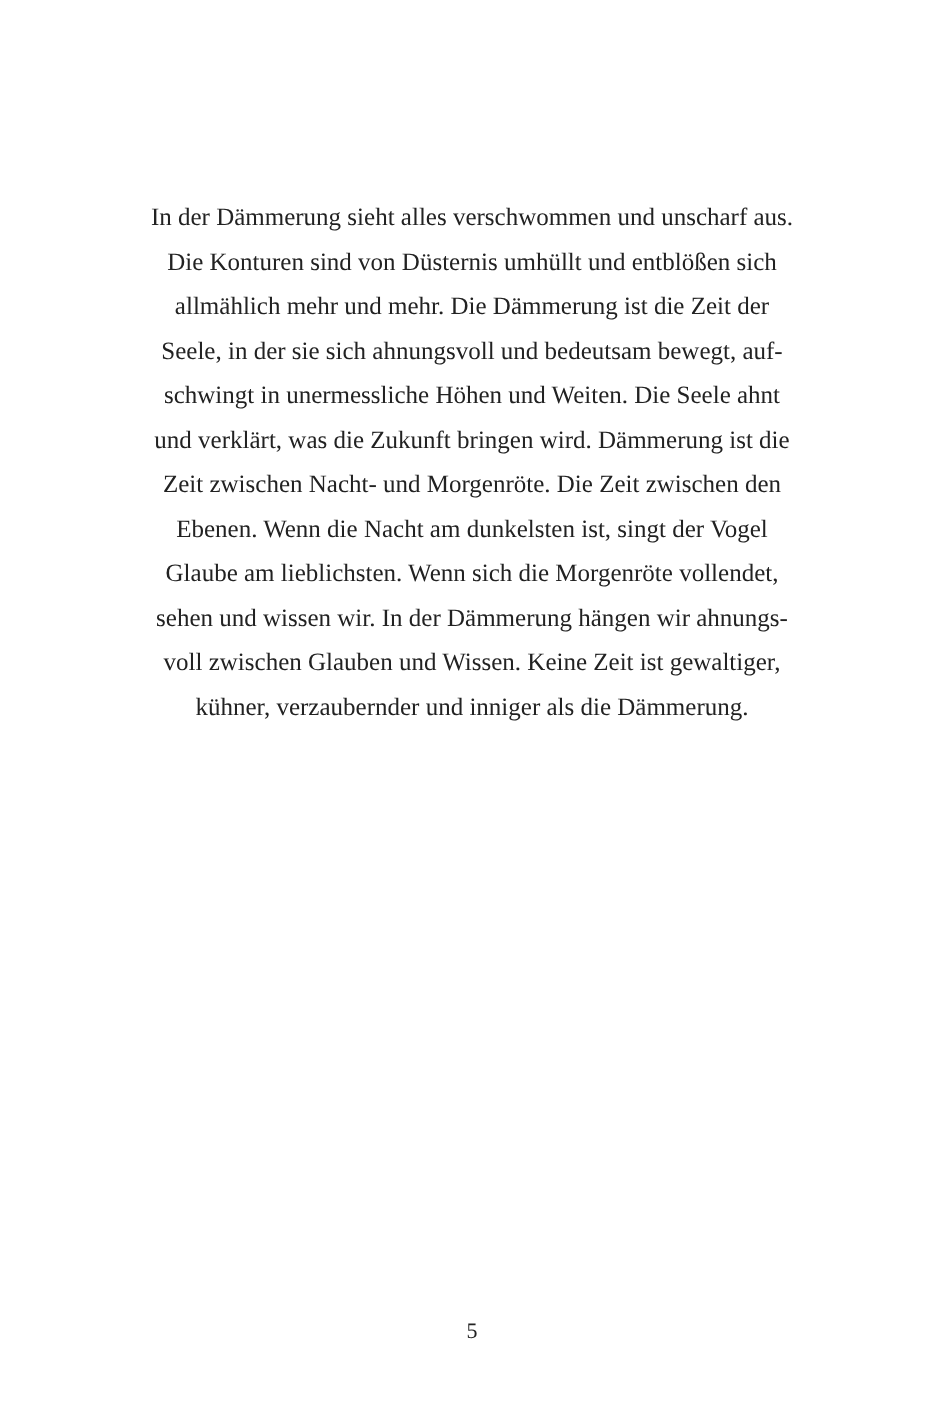In der Dämmerung sieht alles verschwommen und unscharf aus.
Die Konturen sind von Düsternis umhüllt und entblößen sich
allmählich mehr und mehr. Die Dämmerung ist die Zeit der
Seele, in der sie sich ahnungsvoll und bedeutsam bewegt, auf-
schwingt in unermessliche Höhen und Weiten. Die Seele ahnt
und verklärt, was die Zukunft bringen wird. Dämmerung ist die
Zeit zwischen Nacht- und Morgenröte. Die Zeit zwischen den
Ebenen. Wenn die Nacht am dunkelsten ist, singt der Vogel
Glaube am lieblichsten. Wenn sich die Morgenröte vollendet,
sehen und wissen wir. In der Dämmerung hängen wir ahnungs-
voll zwischen Glauben und Wissen. Keine Zeit ist gewaltiger,
kühner, verzaubernder und inniger als die Dämmerung.
5